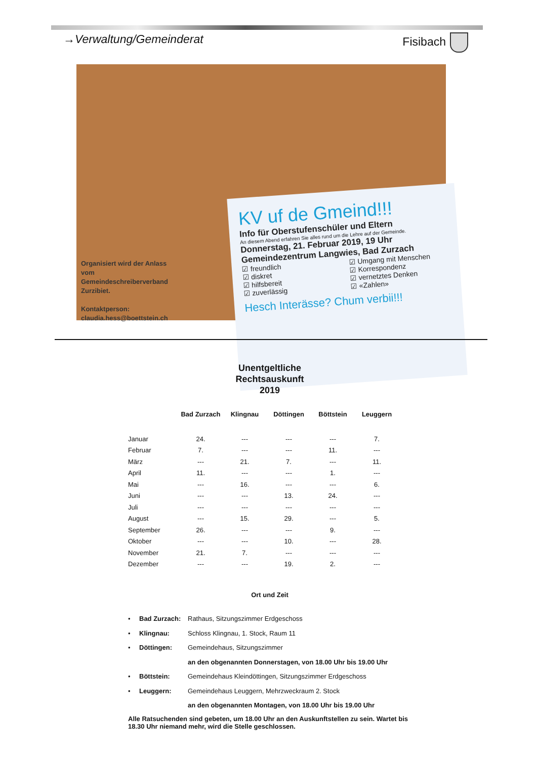→Verwaltung/Gemeinderat Fisibach
KV uf de Gmeind!!!
Info für Oberstufenschüler und Eltern
An diesem Abend erfahren Sie alles rund um die Lehre auf der Gemeinde.
Donnerstag, 21. Februar 2019, 19 Uhr
Gemeindezentrum Langwies, Bad Zurzach
☑ freundlich
☑ diskret
☑ hilfsbereit
☑ zuverlässig
☑ Umgang mit Menschen
☑ Korrespondenz
☑ vernetztes Denken
☑ «Zahlen»
Hesch Interässe? Chum verbii!!!
Organisiert wird der Anlass vom Gemeindeschreiberverband Zurzibiet.
Kontaktperson:
claudia.hess@boettstein.ch
Unentgeltliche
Rechtsauskunft
2019
| | Bad Zurzach | Klingnau | Döttingen | Böttstein | Leuggern |
| --- | --- | --- | --- | --- | --- |
| Januar | 24. | --- | --- | --- | 7. |
| Februar | 7. | --- | --- | 11. | --- |
| März | --- | 21. | 7. | --- | 11. |
| April | 11. | --- | --- | 1. | --- |
| Mai | --- | 16. | --- | --- | 6. |
| Juni | --- | --- | 13. | 24. | --- |
| Juli | --- | --- | --- | --- | --- |
| August | --- | 15. | 29. | --- | 5. |
| September | 26. | --- | --- | 9. | --- |
| Oktober | --- | --- | 10. | --- | 28. |
| November | 21. | 7. | --- | --- | --- |
| Dezember | --- | --- | 19. | 2. | --- |
Ort und Zeit
• Bad Zurzach: Rathaus, Sitzungszimmer Erdgeschoss
• Klingnau: Schloss Klingnau, 1. Stock, Raum 11
• Döttingen: Gemeindehaus, Sitzungszimmer
an den obgenannten Donnerstagen, von 18.00 Uhr bis 19.00 Uhr
• Böttstein: Gemeindehaus Kleindöttingen, Sitzungszimmer Erdgeschoss
• Leuggern: Gemeindehaus Leuggern, Mehrzweckraum 2. Stock
an den obgenannten Montagen, von 18.00 Uhr bis 19.00 Uhr
Alle Ratsuchenden sind gebeten, um 18.00 Uhr an den Auskunftstellen zu sein. Wartet bis 18.30 Uhr niemand mehr, wird die Stelle geschlossen.